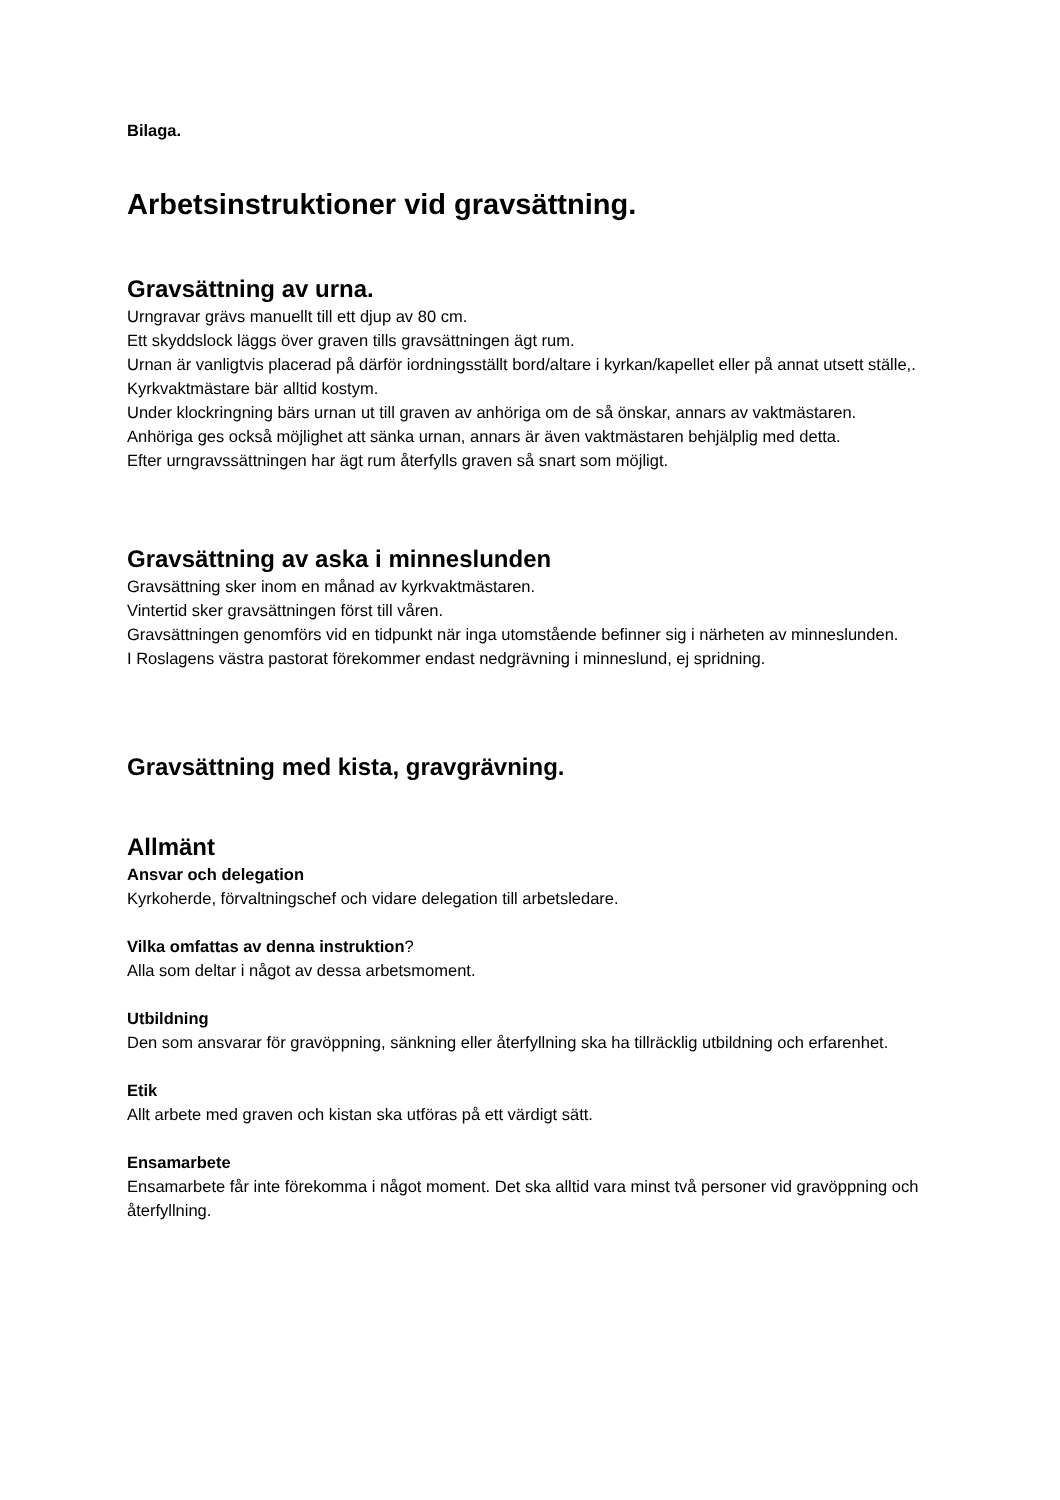Bilaga.
Arbetsinstruktioner vid gravsättning.
Gravsättning av urna.
Urngravar grävs manuellt till ett djup av 80 cm.
Ett skyddslock läggs över graven tills gravsättningen ägt rum.
Urnan är vanligtvis placerad på därför iordningsställt bord/altare i kyrkan/kapellet eller på annat utsett ställe,.
Kyrkvaktmästare bär alltid kostym.
Under klockringning bärs urnan ut till graven av anhöriga om de så önskar, annars av vaktmästaren.
Anhöriga ges också möjlighet att sänka urnan, annars är även vaktmästaren behjälplig med detta.
Efter urngravssättningen har ägt rum återfylls graven så snart som möjligt.
Gravsättning av aska i minneslunden
Gravsättning sker inom en månad av kyrkvaktmästaren.
Vintertid sker gravsättningen först till våren.
Gravsättningen genomförs vid en tidpunkt när inga utomstående befinner sig i närheten av minneslunden.
I Roslagens västra pastorat förekommer endast nedgrävning i minneslund, ej spridning.
Gravsättning med kista, gravgrävning.
Allmänt
Ansvar och delegation
Kyrkoherde, förvaltningschef och vidare delegation till arbetsledare.
Vilka omfattas av denna instruktion?
Alla som deltar i något av dessa arbetsmoment.
Utbildning
Den som ansvarar för gravöppning, sänkning eller återfyllning ska ha tillräcklig utbildning och erfarenhet.
Etik
Allt arbete med graven och kistan ska utföras på ett värdigt sätt.
Ensamarbete
Ensamarbete får inte förekomma i något moment. Det ska alltid vara minst två personer vid gravöppning och återfyllning.